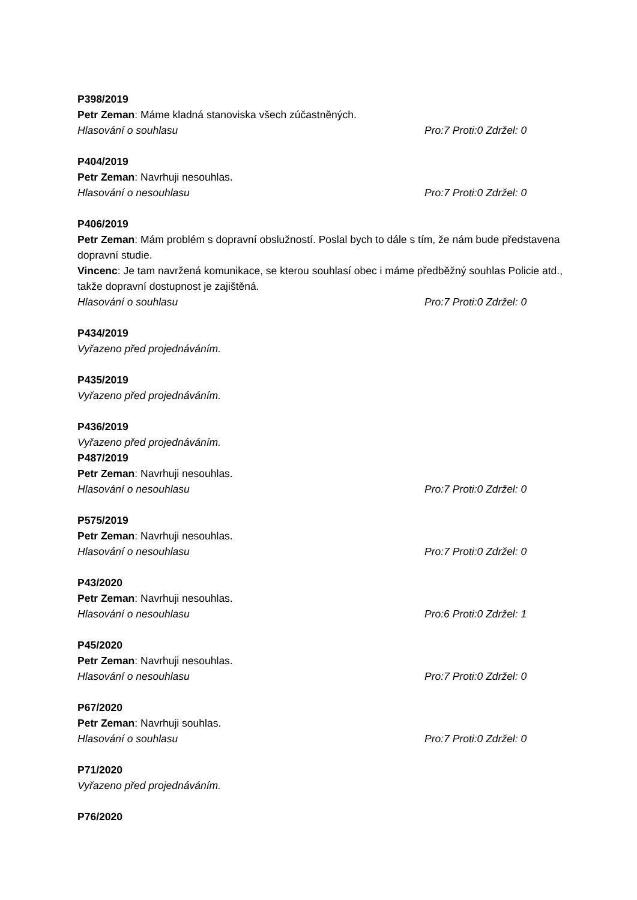P398/2019
Petr Zeman: Máme kladná stanoviska všech zúčastněných.
Hlasování o souhlasu Pro:7 Proti:0 Zdržel: 0
P404/2019
Petr Zeman: Navrhuji nesouhlas.
Hlasování o nesouhlasu Pro:7 Proti:0 Zdržel: 0
P406/2019
Petr Zeman: Mám problém s dopravní obslužností. Poslal bych to dále s tím, že nám bude představena dopravní studie.
Vincenc: Je tam navržená komunikace, se kterou souhlasí obec i máme předběžný souhlas Policie atd., takže dopravní dostupnost je zajištěná.
Hlasování o souhlasu Pro:7 Proti:0 Zdržel: 0
P434/2019
Vyřazeno před projednáváním.
P435/2019
Vyřazeno před projednáváním.
P436/2019
Vyřazeno před projednáváním.
P487/2019
Petr Zeman: Navrhuji nesouhlas.
Hlasování o nesouhlasu Pro:7 Proti:0 Zdržel: 0
P575/2019
Petr Zeman: Navrhuji nesouhlas.
Hlasování o nesouhlasu Pro:7 Proti:0 Zdržel: 0
P43/2020
Petr Zeman: Navrhuji nesouhlas.
Hlasování o nesouhlasu Pro:6 Proti:0 Zdržel: 1
P45/2020
Petr Zeman: Navrhuji nesouhlas.
Hlasování o nesouhlasu Pro:7 Proti:0 Zdržel: 0
P67/2020
Petr Zeman: Navrhuji souhlas.
Hlasování o souhlasu Pro:7 Proti:0 Zdržel: 0
P71/2020
Vyřazeno před projednáváním.
P76/2020